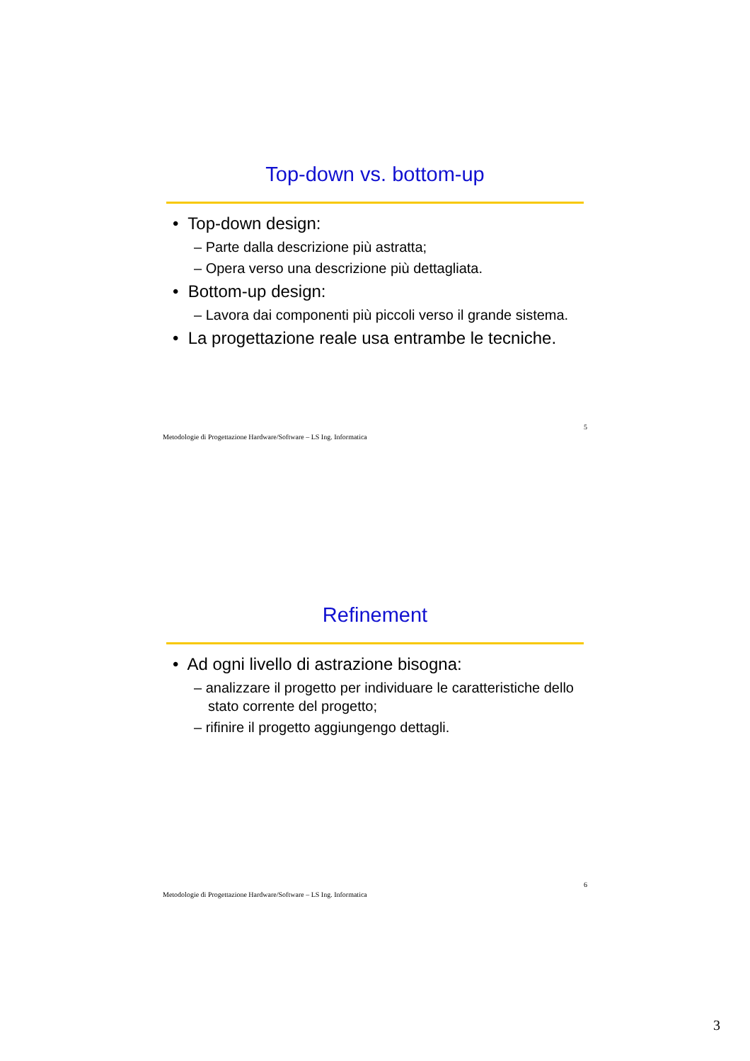Top-down vs. bottom-up
• Top-down design:
– Parte dalla descrizione più astratta;
– Opera verso una descrizione più dettagliata.
• Bottom-up design:
– Lavora dai componenti più piccoli verso il grande sistema.
• La progettazione reale usa entrambe le tecniche.
Metodologie di Progettazione Hardware/Software – LS Ing. Informatica 5
Refinement
• Ad ogni livello di astrazione bisogna:
– analizzare il progetto per individuare le caratteristiche dello stato corrente del progetto;
– rifinire il progetto aggiungengo dettagli.
Metodologie di Progettazione Hardware/Software – LS Ing. Informatica 6
3